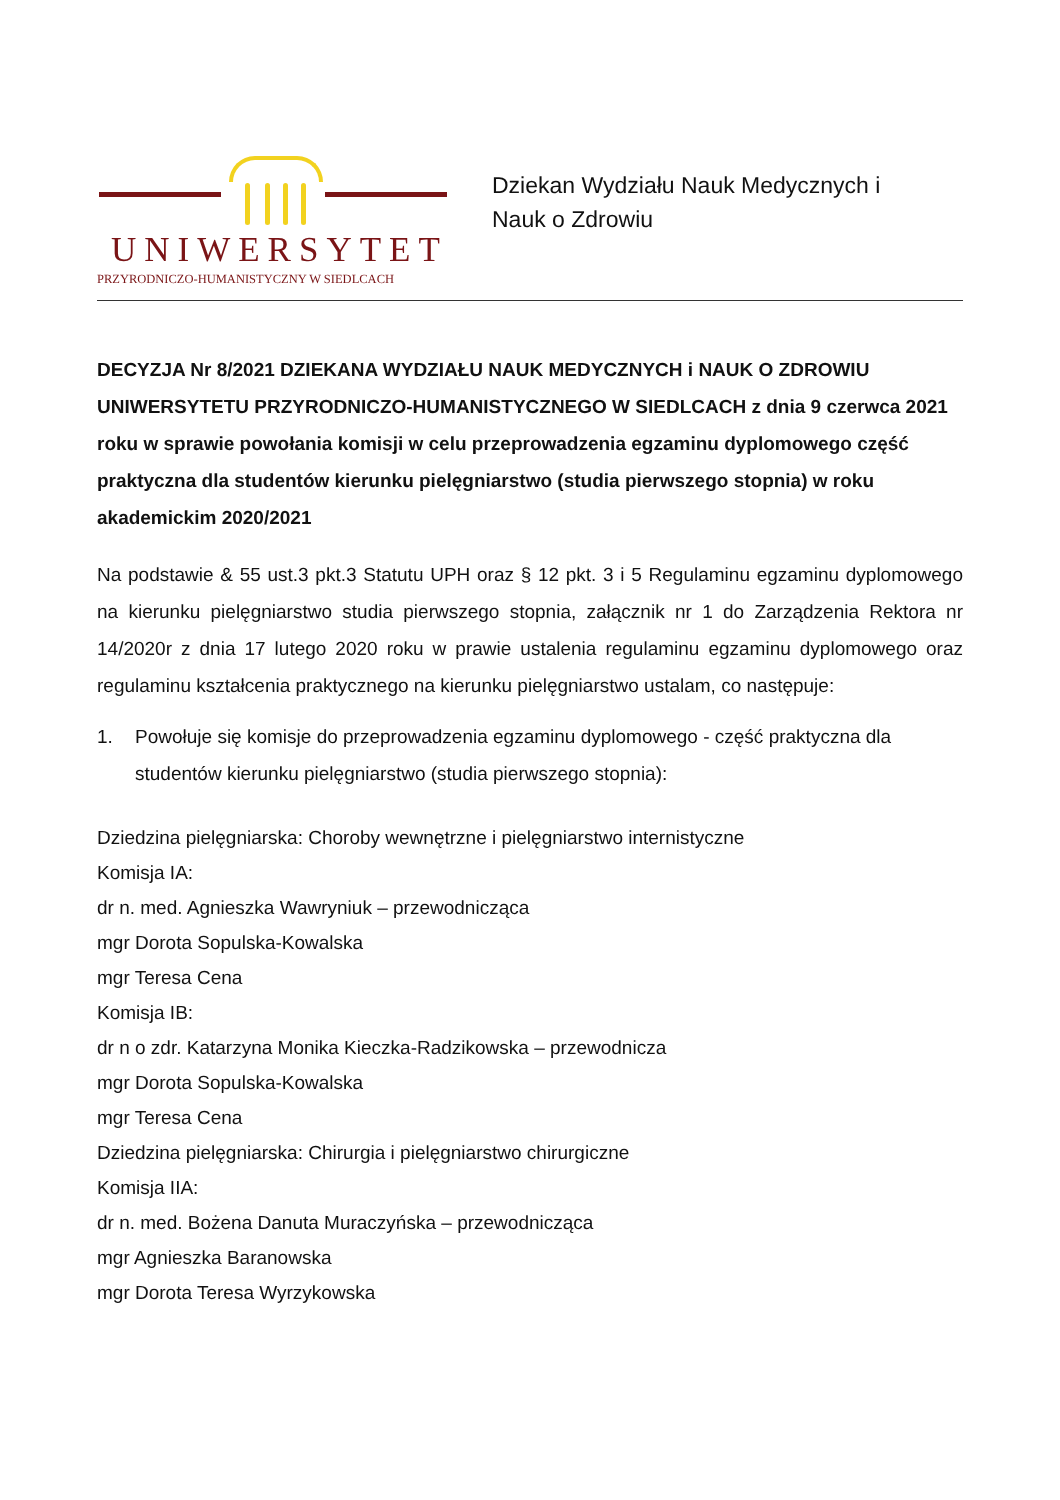UNIWERSYTET
PRZYRODNICZO-HUMANISTYCZNY W SIEDLCACH
Dziekan Wydziału Nauk Medycznych i
Nauk o Zdrowiu
DECYZJA Nr 8/2021 DZIEKANA WYDZIAŁU NAUK MEDYCZNYCH i NAUK O ZDROWIU UNIWERSYTETU PRZYRODNICZO-HUMANISTYCZNEGO W SIEDLCACH z dnia 9 czerwca 2021 roku w sprawie powołania komisji w celu przeprowadzenia egzaminu dyplomowego część praktyczna dla studentów kierunku pielęgniarstwo (studia pierwszego stopnia) w roku akademickim 2020/2021
Na podstawie & 55 ust.3 pkt.3 Statutu UPH oraz § 12 pkt. 3 i 5 Regulaminu egzaminu dyplomowego na kierunku pielęgniarstwo studia pierwszego stopnia, załącznik nr 1 do Zarządzenia Rektora nr 14/2020r z dnia 17 lutego 2020 roku w prawie ustalenia regulaminu egzaminu dyplomowego oraz regulaminu kształcenia praktycznego na kierunku pielęgniarstwo ustalam, co następuje:
1. Powołuje się komisje do przeprowadzenia egzaminu dyplomowego - część praktyczna dla studentów kierunku pielęgniarstwo (studia pierwszego stopnia):
Dziedzina pielęgniarska: Choroby wewnętrzne i pielęgniarstwo internistyczne
Komisja IA:
dr n. med. Agnieszka Wawryniuk – przewodnicząca
mgr Dorota Sopulska-Kowalska
mgr Teresa Cena
Komisja IB:
dr n o zdr. Katarzyna Monika Kieczka-Radzikowska – przewodnicza
mgr Dorota Sopulska-Kowalska
mgr Teresa Cena
Dziedzina pielęgniarska: Chirurgia i pielęgniarstwo chirurgiczne
Komisja IIA:
dr n. med. Bożena Danuta Muraczyńska – przewodnicząca
mgr Agnieszka Baranowska
mgr Dorota Teresa Wyrzykowska